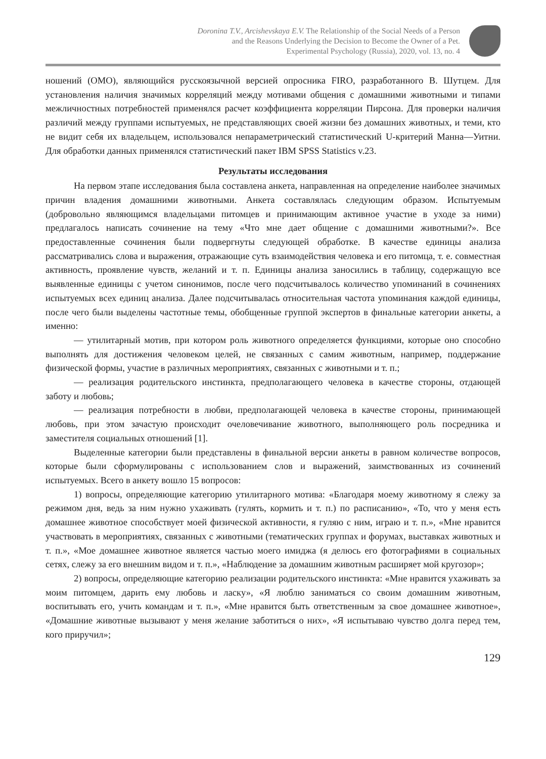Doronina T.V., Arcishevskaya E.V. The Relationship of the Social Needs of a Person
and the Reasons Underlying the Decision to Become the Owner of a Pet.
Experimental Psychology (Russia), 2020, vol. 13, no. 4
ношений (ОМО), являющийся русскоязычной версией опросника FIRO, разработанного В. Шутцем. Для установления наличия значимых корреляций между мотивами общения с домашними животными и типами межличностных потребностей применялся расчет коэффициента корреляции Пирсона. Для проверки наличия различий между группами испытуемых, не представляющих своей жизни без домашних животных, и теми, кто не видит себя их владельцем, использовался непараметрический статистический U-критерий Манна—Уитни. Для обработки данных применялся статистический пакет IBM SPSS Statistics v.23.
Результаты исследования
На первом этапе исследования была составлена анкета, направленная на определение наиболее значимых причин владения домашними животными. Анкета составлялась следующим образом. Испытуемым (добровольно являющимся владельцами питомцев и принимающим активное участие в уходе за ними) предлагалось написать сочинение на тему «Что мне дает общение с домашними животными?». Все предоставленные сочинения были подвергнуты следующей обработке. В качестве единицы анализа рассматривались слова и выражения, отражающие суть взаимодействия человека и его питомца, т. е. совместная активность, проявление чувств, желаний и т. п. Единицы анализа заносились в таблицу, содержащую все выявленные единицы с учетом синонимов, после чего подсчитывалось количество упоминаний в сочинениях испытуемых всех единиц анализа. Далее подсчитывалась относительная частота упоминания каждой единицы, после чего были выделены частотные темы, обобщенные группой экспертов в финальные категории анкеты, а именно:
— утилитарный мотив, при котором роль животного определяется функциями, которые оно способно выполнять для достижения человеком целей, не связанных с самим животным, например, поддержание физической формы, участие в различных мероприятиях, связанных с животными и т. п.;
— реализация родительского инстинкта, предполагающего человека в качестве стороны, отдающей заботу и любовь;
— реализация потребности в любви, предполагающей человека в качестве стороны, принимающей любовь, при этом зачастую происходит очеловечивание животного, выполняющего роль посредника и заместителя социальных отношений [1].
Выделенные категории были представлены в финальной версии анкеты в равном количестве вопросов, которые были сформулированы с использованием слов и выражений, заимствованных из сочинений испытуемых. Всего в анкету вошло 15 вопросов:
1) вопросы, определяющие категорию утилитарного мотива: «Благодаря моему животному я слежу за режимом дня, ведь за ним нужно ухаживать (гулять, кормить и т. п.) по расписанию», «То, что у меня есть домашнее животное способствует моей физической активности, я гуляю с ним, играю и т. п.», «Мне нравится участвовать в мероприятиях, связанных с животными (тематических группах и форумах, выставках животных и т. п.», «Мое домашнее животное является частью моего имиджа (я делюсь его фотографиями в социальных сетях, слежу за его внешним видом и т. п.», «Наблюдение за домашним животным расширяет мой кругозор»;
2) вопросы, определяющие категорию реализации родительского инстинкта: «Мне нравится ухаживать за моим питомцем, дарить ему любовь и ласку», «Я люблю заниматься со своим домашним животным, воспитывать его, учить командам и т. п.», «Мне нравится быть ответственным за свое домашнее животное», «Домашние животные вызывают у меня желание заботиться о них», «Я испытываю чувство долга перед тем, кого приручил»;
129